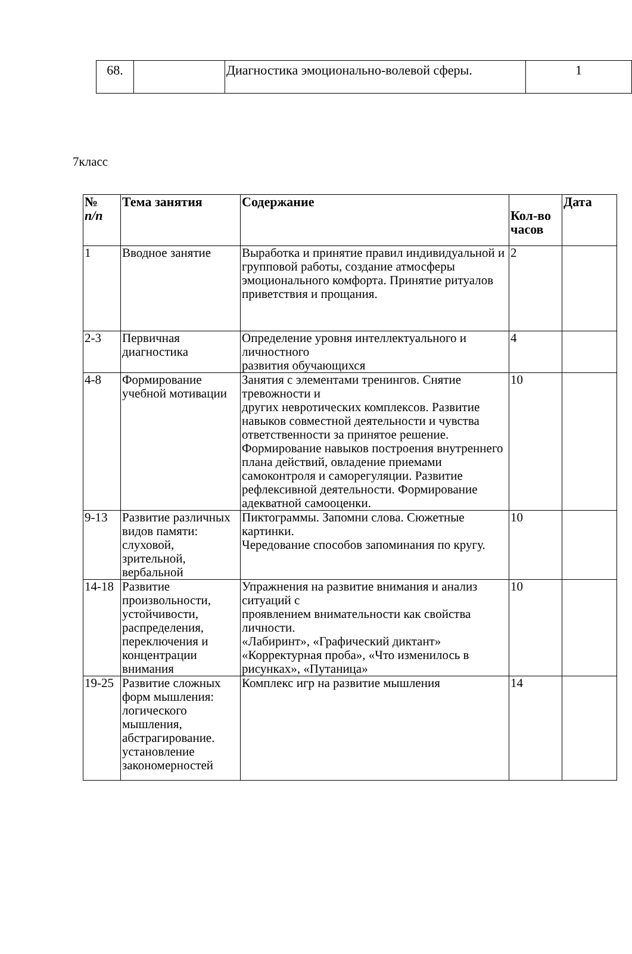| 68. | | Диагностика эмоционально-волевой сферы. | 1 |
7класс
| № п/п | Тема занятия | Содержание | Кол-во часов | Дата |
| --- | --- | --- | --- | --- |
| 1 | Вводное занятие | Выработка и принятие правил индивидуальной и групповой работы, создание атмосферы эмоционального комфорта. Принятие ритуалов приветствия и прощания. | 2 | |
| 2-3 | Первичная диагностика | Определение уровня интеллектуального и личностного развития обучающихся | 4 | |
| 4-8 | Формирование учебной мотивации | Занятия с элементами тренингов. Снятие тревожности и других невротических комплексов. Развитие навыков совместной деятельности и чувства ответственности за принятое решение. Формирование навыков построения внутреннего плана действий, овладение приемами самоконтроля и саморегуляции. Развитие рефлексивной деятельности. Формирование адекватной самооценки. | 10 | |
| 9-13 | Развитие различных видов памяти: слуховой, зрительной, вербальной | Пиктограммы. Запомни слова. Сюжетные картинки. Чередование способов запоминания по кругу. | 10 | |
| 14-18 | Развитие произвольности, устойчивости, распределения, переключения и концентрации внимания | Упражнения на развитие внимания и анализ ситуаций с проявлением внимательности как свойства личности. «Лабиринт», «Графический диктант» «Корректурная проба», «Что изменилось в рисунках», «Путаница» | 10 | |
| 19-25 | Развитие сложных форм мышления: логического мышления, абстрагирование. установление закономерностей | Комплекс игр на развитие мышления | 14 | |